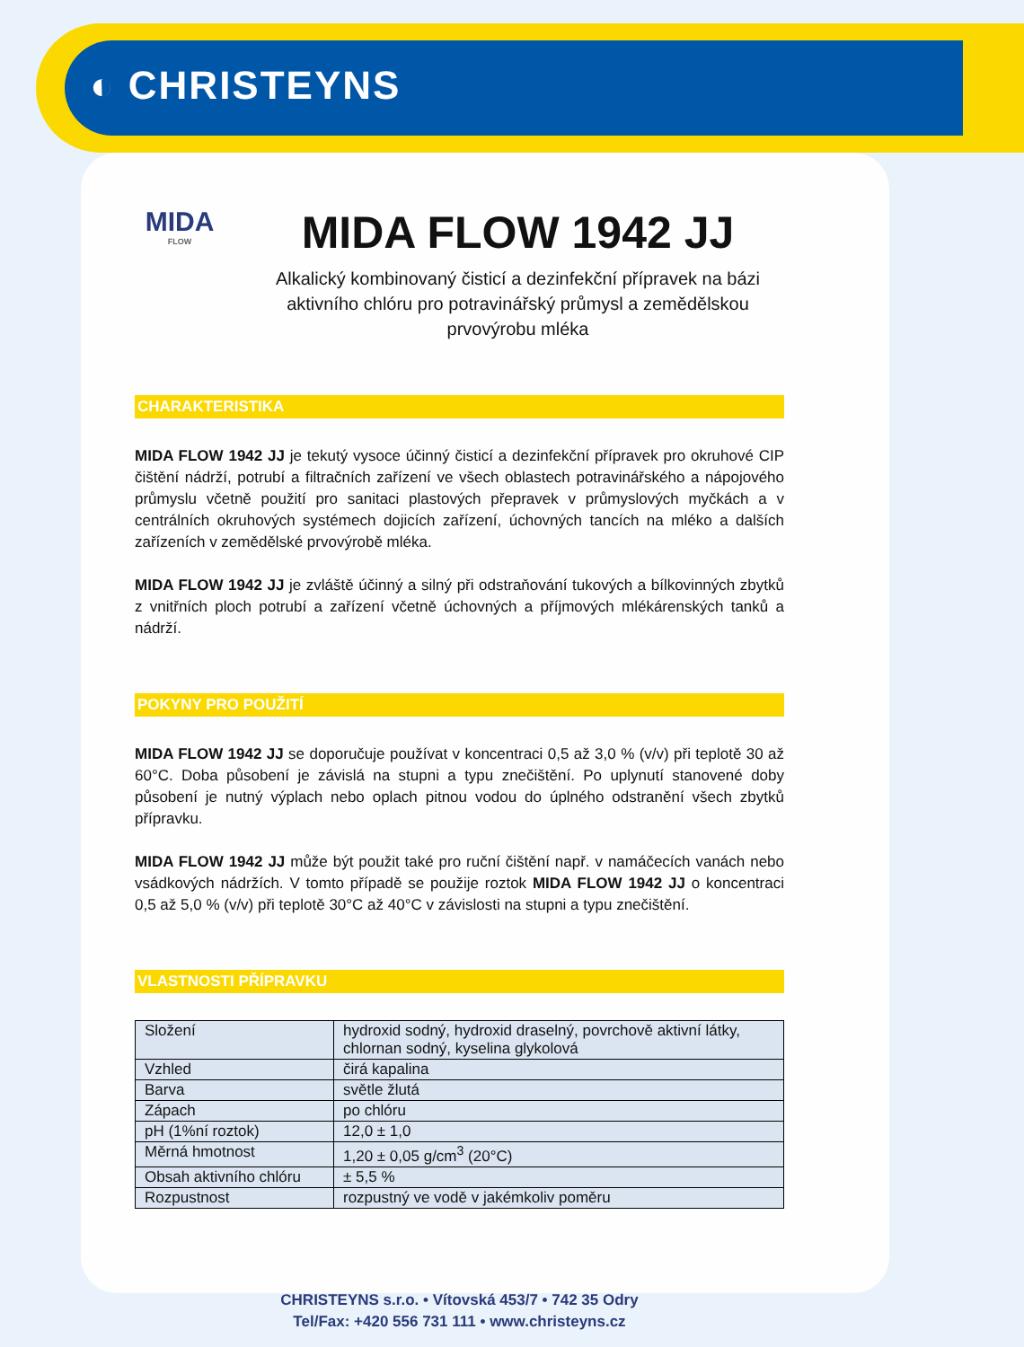◐ CHRISTEYNS
MIDA
FLOW
MIDA FLOW 1942 JJ
Alkalický kombinovaný čisticí a dezinfekční přípravek na bázi aktivního chlóru pro potravinářský průmysl a zemědělskou prvovýrobu mléka
CHARAKTERISTIKA
MIDA FLOW 1942 JJ je tekutý vysoce účinný čisticí a dezinfekční přípravek pro okruhové CIP čištění nádrží, potrubí a filtračních zařízení ve všech oblastech potravinářského a nápojového průmyslu včetně použití pro sanitaci plastových přepravek v průmyslových myčkách a v centrálních okruhových systémech dojicích zařízení, úchovných tancích na mléko a dalších zařízeních v zemědělské prvovýrobě mléka.
MIDA FLOW 1942 JJ je zvláště účinný a silný při odstraňování tukových a bílkovinných zbytků z vnitřních ploch potrubí a zařízení včetně úchovných a příjmových mlékárenských tanků a nádrží.
POKYNY PRO POUŽITÍ
MIDA FLOW 1942 JJ se doporučuje používat v koncentraci 0,5 až 3,0 % (v/v) při teplotě 30 až 60°C. Doba působení je závislá na stupni a typu znečištění. Po uplynutí stanovené doby působení je nutný výplach nebo oplach pitnou vodou do úplného odstranění všech zbytků přípravku.
MIDA FLOW 1942 JJ může být použit také pro ruční čištění např. v namáčecích vanách nebo vsádkových nádržích. V tomto případě se použije roztok MIDA FLOW 1942 JJ o koncentraci 0,5 až 5,0 % (v/v) při teplotě 30°C až 40°C v závislosti na stupni a typu znečištění.
VLASTNOSTI PŘÍPRAVKU
| Složení | hydroxid sodný, hydroxid draselný, povrchově aktivní látky, chlornan sodný, kyselina glykolová |
| Vzhled | čirá kapalina |
| Barva | světle žlutá |
| Zápach | po chlóru |
| pH (1%ní roztok) | 12,0 ± 1,0 |
| Měrná hmotnost | 1,20 ± 0,05 g/cm<sup>3</sup> (20°C) |
| Obsah aktivního chlóru | ± 5,5 % |
| Rozpustnost | rozpustný ve vodě v jakémkoliv poměru |
CHRISTEYNS s.r.o. • Vítovská 453/7 • 742 35 Odry
Tel/Fax: +420 556 731 111 • www.christeyns.cz